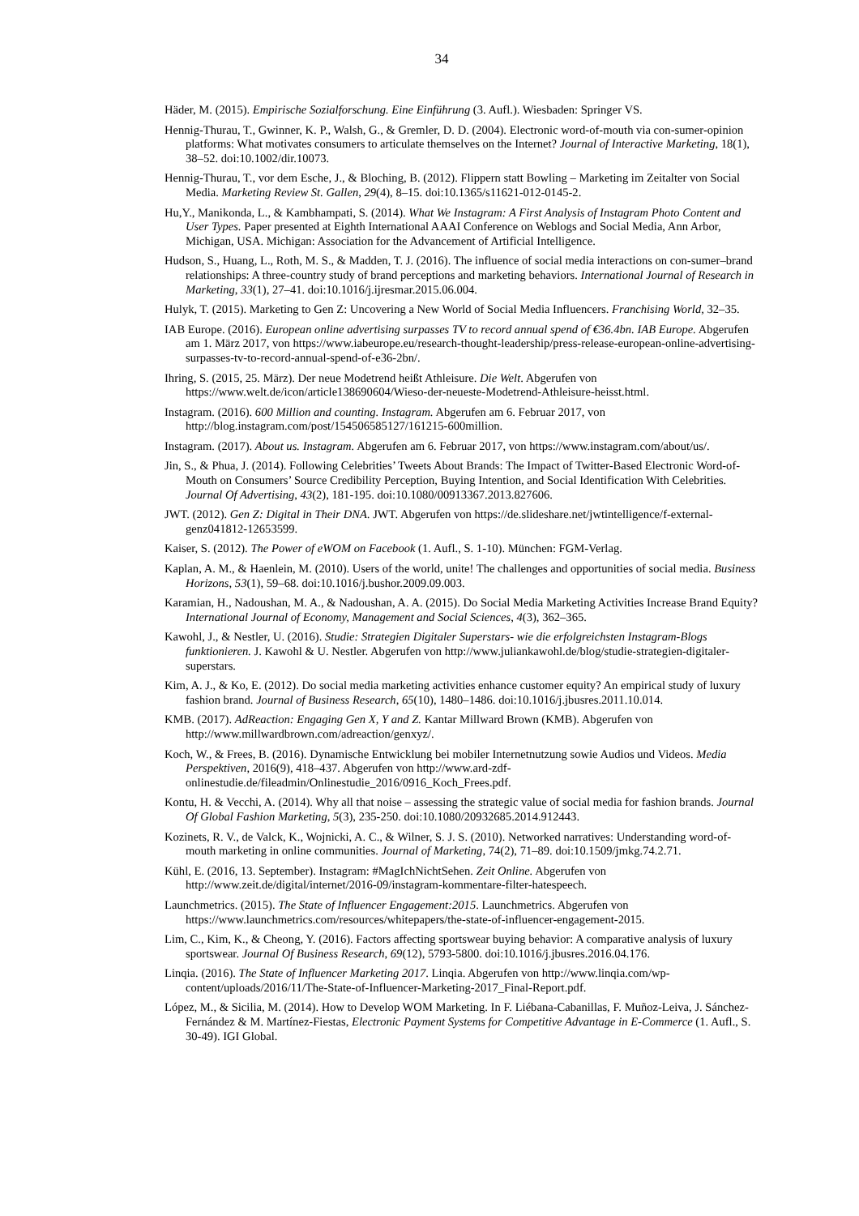34
Häder, M. (2015). Empirische Sozialforschung. Eine Einführung (3. Aufl.). Wiesbaden: Springer VS.
Hennig-Thurau, T., Gwinner, K. P., Walsh, G., & Gremler, D. D. (2004). Electronic word-of-mouth via con-sumer-opinion platforms: What motivates consumers to articulate themselves on the Internet? Journal of Interactive Marketing, 18(1), 38–52. doi:10.1002/dir.10073.
Hennig-Thurau, T., vor dem Esche, J., & Bloching, B. (2012). Flippern statt Bowling – Marketing im Zeitalter von Social Media. Marketing Review St. Gallen, 29(4), 8–15. doi:10.1365/s11621-012-0145-2.
Hu,Y., Manikonda, L., & Kambhampati, S. (2014). What We Instagram: A First Analysis of Instagram Photo Content and User Types. Paper presented at Eighth International AAAI Conference on Weblogs and Social Media, Ann Arbor, Michigan, USA. Michigan: Association for the Advancement of Artificial Intelligence.
Hudson, S., Huang, L., Roth, M. S., & Madden, T. J. (2016). The influence of social media interactions on con-sumer–brand relationships: A three-country study of brand perceptions and marketing behaviors. International Journal of Research in Marketing, 33(1), 27–41. doi:10.1016/j.ijresmar.2015.06.004.
Hulyk, T. (2015). Marketing to Gen Z: Uncovering a New World of Social Media Influencers. Franchising World, 32–35.
IAB Europe. (2016). European online advertising surpasses TV to record annual spend of €36.4bn. IAB Europe. Abgerufen am 1. März 2017, von https://www.iabeurope.eu/research-thought-leadership/press-release-european-online-advertising-surpasses-tv-to-record-annual-spend-of-e36-2bn/.
Ihring, S. (2015, 25. März). Der neue Modetrend heißt Athleisure. Die Welt. Abgerufen von https://www.welt.de/icon/article138690604/Wieso-der-neueste-Modetrend-Athleisure-heisst.html.
Instagram. (2016). 600 Million and counting. Instagram. Abgerufen am 6. Februar 2017, von http://blog.instagram.com/post/154506585127/161215-600million.
Instagram. (2017). About us. Instagram. Abgerufen am 6. Februar 2017, von https://www.instagram.com/about/us/.
Jin, S., & Phua, J. (2014). Following Celebrities’ Tweets About Brands: The Impact of Twitter-Based Electronic Word-of-Mouth on Consumers’ Source Credibility Perception, Buying Intention, and Social Identification With Celebrities. Journal Of Advertising, 43(2), 181-195. doi:10.1080/00913367.2013.827606.
JWT. (2012). Gen Z: Digital in Their DNA. JWT. Abgerufen von https://de.slideshare.net/jwtintelligence/f-external-genz041812-12653599.
Kaiser, S. (2012). The Power of eWOM on Facebook (1. Aufl., S. 1-10). München: FGM-Verlag.
Kaplan, A. M., & Haenlein, M. (2010). Users of the world, unite! The challenges and opportunities of social media. Business Horizons, 53(1), 59–68. doi:10.1016/j.bushor.2009.09.003.
Karamian, H., Nadoushan, M. A., & Nadoushan, A. A. (2015). Do Social Media Marketing Activities Increase Brand Equity? International Journal of Economy, Management and Social Sciences, 4(3), 362–365.
Kawohl, J., & Nestler, U. (2016). Studie: Strategien Digitaler Superstars- wie die erfolgreichsten Instagram-Blogs funktionieren. J. Kawohl & U. Nestler. Abgerufen von http://www.juliankawohl.de/blog/studie-strategien-digitaler-superstars.
Kim, A. J., & Ko, E. (2012). Do social media marketing activities enhance customer equity? An empirical study of luxury fashion brand. Journal of Business Research, 65(10), 1480–1486. doi:10.1016/j.jbusres.2011.10.014.
KMB. (2017). AdReaction: Engaging Gen X, Y and Z. Kantar Millward Brown (KMB). Abgerufen von http://www.millwardbrown.com/adreaction/genxyz/.
Koch, W., & Frees, B. (2016). Dynamische Entwicklung bei mobiler Internetnutzung sowie Audios und Videos. Media Perspektiven, 2016(9), 418–437. Abgerufen von http://www.ard-zdf-onlinestudie.de/fileadmin/Onlinestudie_2016/0916_Koch_Frees.pdf.
Kontu, H. & Vecchi, A. (2014). Why all that noise – assessing the strategic value of social media for fashion brands. Journal Of Global Fashion Marketing, 5(3), 235-250. doi:10.1080/20932685.2014.912443.
Kozinets, R. V., de Valck, K., Wojnicki, A. C., & Wilner, S. J. S. (2010). Networked narratives: Understanding word-of-mouth marketing in online communities. Journal of Marketing, 74(2), 71–89. doi:10.1509/jmkg.74.2.71.
Kühl, E. (2016, 13. September). Instagram: #MagIchNichtSehen. Zeit Online. Abgerufen von http://www.zeit.de/digital/internet/2016-09/instagram-kommentare-filter-hatespeech.
Launchmetrics. (2015). The State of Influencer Engagement:2015. Launchmetrics. Abgerufen von https://www.launchmetrics.com/resources/whitepapers/the-state-of-influencer-engagement-2015.
Lim, C., Kim, K., & Cheong, Y. (2016). Factors affecting sportswear buying behavior: A comparative analysis of luxury sportswear. Journal Of Business Research, 69(12), 5793-5800. doi:10.1016/j.jbusres.2016.04.176.
Linqia. (2016). The State of Influencer Marketing 2017. Linqia. Abgerufen von http://www.linqia.com/wp-content/uploads/2016/11/The-State-of-Influencer-Marketing-2017_Final-Report.pdf.
López, M., & Sicilia, M. (2014). How to Develop WOM Marketing. In F. Liébana-Cabanillas, F. Muñoz-Leiva, J. Sánchez-Fernández & M. Martínez-Fiestas, Electronic Payment Systems for Competitive Advantage in E-Commerce (1. Aufl., S. 30-49). IGI Global.